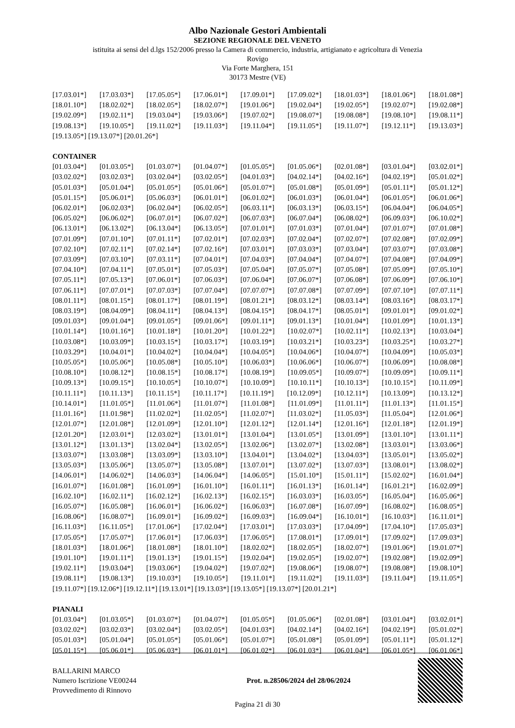Albo Nazionale Gestori Ambientali
SEZIONE REGIONALE DEL VENETO
istituita ai sensi del d.lgs 152/2006 presso la Camera di commercio, industria, artigianato e agricoltura di Venezia
Rovigo
Via Forte Marghera, 151
30173 Mestre (VE)
[17.03.01*] [17.03.03*] [17.05.05*] [17.06.01*] [17.09.01*] [17.09.02*] [18.01.03*] [18.01.06*] [18.01.08*]
[18.01.10*] [18.02.02*] [18.02.05*] [18.02.07*] [19.01.06*] [19.02.04*] [19.02.05*] [19.02.07*] [19.02.08*]
[19.02.09*] [19.02.11*] [19.03.04*] [19.03.06*] [19.07.02*] [19.08.07*] [19.08.08*] [19.08.10*] [19.08.11*]
[19.08.13*] [19.10.05*] [19.11.02*] [19.11.03*] [19.11.04*] [19.11.05*] [19.11.07*] [19.12.11*] [19.13.03*]
[19.13.05*] [19.13.07*] [20.01.26*]
CONTAINER
[01.03.04*] [01.03.05*] [01.03.07*] [01.04.07*] [01.05.05*] [01.05.06*] [02.01.08*] [03.01.04*] [03.02.01*]
[03.02.02*] [03.02.03*] [03.02.04*] [03.02.05*] [04.01.03*] [04.02.14*] [04.02.16*] [04.02.19*] [05.01.02*]
[05.01.03*] [05.01.04*] [05.01.05*] [05.01.06*] [05.01.07*] [05.01.08*] [05.01.09*] [05.01.11*] [05.01.12*]
[05.01.15*] [05.06.01*] [05.06.03*] [06.01.01*] [06.01.02*] [06.01.03*] [06.01.04*] [06.01.05*] [06.01.06*]
[06.02.01*] [06.02.03*] [06.02.04*] [06.02.05*] [06.03.11*] [06.03.13*] [06.03.15*] [06.04.04*] [06.04.05*]
[06.05.02*] [06.06.02*] [06.07.01*] [06.07.02*] [06.07.03*] [06.07.04*] [06.08.02*] [06.09.03*] [06.10.02*]
[06.13.01*] [06.13.02*] [06.13.04*] [06.13.05*] [07.01.01*] [07.01.03*] [07.01.04*] [07.01.07*] [07.01.08*]
[07.01.09*] [07.01.10*] [07.01.11*] [07.02.01*] [07.02.03*] [07.02.04*] [07.02.07*] [07.02.08*] [07.02.09*]
[07.02.10*] [07.02.11*] [07.02.14*] [07.02.16*] [07.03.01*] [07.03.03*] [07.03.04*] [07.03.07*] [07.03.08*]
[07.03.09*] [07.03.10*] [07.03.11*] [07.04.01*] [07.04.03*] [07.04.04*] [07.04.07*] [07.04.08*] [07.04.09*]
[07.04.10*] [07.04.11*] [07.05.01*] [07.05.03*] [07.05.04*] [07.05.07*] [07.05.08*] [07.05.09*] [07.05.10*]
[07.05.11*] [07.05.13*] [07.06.01*] [07.06.03*] [07.06.04*] [07.06.07*] [07.06.08*] [07.06.09*] [07.06.10*]
[07.06.11*] [07.07.01*] [07.07.03*] [07.07.04*] [07.07.07*] [07.07.08*] [07.07.09*] [07.07.10*] [07.07.11*]
[08.01.11*] [08.01.15*] [08.01.17*] [08.01.19*] [08.01.21*] [08.03.12*] [08.03.14*] [08.03.16*] [08.03.17*]
[08.03.19*] [08.04.09*] [08.04.11*] [08.04.13*] [08.04.15*] [08.04.17*] [08.05.01*] [09.01.01*] [09.01.02*]
[09.01.03*] [09.01.04*] [09.01.05*] [09.01.06*] [09.01.11*] [09.01.13*] [10.01.04*] [10.01.09*] [10.01.13*]
[10.01.14*] [10.01.16*] [10.01.18*] [10.01.20*] [10.01.22*] [10.02.07*] [10.02.11*] [10.02.13*] [10.03.04*]
[10.03.08*] [10.03.09*] [10.03.15*] [10.03.17*] [10.03.19*] [10.03.21*] [10.03.23*] [10.03.25*] [10.03.27*]
[10.03.29*] [10.04.01*] [10.04.02*] [10.04.04*] [10.04.05*] [10.04.06*] [10.04.07*] [10.04.09*] [10.05.03*]
[10.05.05*] [10.05.06*] [10.05.08*] [10.05.10*] [10.06.03*] [10.06.06*] [10.06.07*] [10.06.09*] [10.08.08*]
[10.08.10*] [10.08.12*] [10.08.15*] [10.08.17*] [10.08.19*] [10.09.05*] [10.09.07*] [10.09.09*] [10.09.11*]
[10.09.13*] [10.09.15*] [10.10.05*] [10.10.07*] [10.10.09*] [10.10.11*] [10.10.13*] [10.10.15*] [10.11.09*]
[10.11.11*] [10.11.13*] [10.11.15*] [10.11.17*] [10.11.19*] [10.12.09*] [10.12.11*] [10.13.09*] [10.13.12*]
[10.14.01*] [11.01.05*] [11.01.06*] [11.01.07*] [11.01.08*] [11.01.09*] [11.01.11*] [11.01.13*] [11.01.15*]
[11.01.16*] [11.01.98*] [11.02.02*] [11.02.05*] [11.02.07*] [11.03.02*] [11.05.03*] [11.05.04*] [12.01.06*]
[12.01.07*] [12.01.08*] [12.01.09*] [12.01.10*] [12.01.12*] [12.01.14*] [12.01.16*] [12.01.18*] [12.01.19*]
[12.01.20*] [12.03.01*] [12.03.02*] [13.01.01*] [13.01.04*] [13.01.05*] [13.01.09*] [13.01.10*] [13.01.11*]
[13.01.12*] [13.01.13*] [13.02.04*] [13.02.05*] [13.02.06*] [13.02.07*] [13.02.08*] [13.03.01*] [13.03.06*]
[13.03.07*] [13.03.08*] [13.03.09*] [13.03.10*] [13.04.01*] [13.04.02*] [13.04.03*] [13.05.01*] [13.05.02*]
[13.05.03*] [13.05.06*] [13.05.07*] [13.05.08*] [13.07.01*] [13.07.02*] [13.07.03*] [13.08.01*] [13.08.02*]
[14.06.01*] [14.06.02*] [14.06.03*] [14.06.04*] [14.06.05*] [15.01.10*] [15.01.11*] [15.02.02*] [16.01.04*]
[16.01.07*] [16.01.08*] [16.01.09*] [16.01.10*] [16.01.11*] [16.01.13*] [16.01.14*] [16.01.21*] [16.02.09*]
[16.02.10*] [16.02.11*] [16.02.12*] [16.02.13*] [16.02.15*] [16.03.03*] [16.03.05*] [16.05.04*] [16.05.06*]
[16.05.07*] [16.05.08*] [16.06.01*] [16.06.02*] [16.06.03*] [16.07.08*] [16.07.09*] [16.08.02*] [16.08.05*]
[16.08.06*] [16.08.07*] [16.09.01*] [16.09.02*] [16.09.03*] [16.09.04*] [16.10.01*] [16.10.03*] [16.11.01*]
[16.11.03*] [16.11.05*] [17.01.06*] [17.02.04*] [17.03.01*] [17.03.03*] [17.04.09*] [17.04.10*] [17.05.03*]
[17.05.05*] [17.05.07*] [17.06.01*] [17.06.03*] [17.06.05*] [17.08.01*] [17.09.01*] [17.09.02*] [17.09.03*]
[18.01.03*] [18.01.06*] [18.01.08*] [18.01.10*] [18.02.02*] [18.02.05*] [18.02.07*] [19.01.06*] [19.01.07*]
[19.01.10*] [19.01.11*] [19.01.13*] [19.01.15*] [19.02.04*] [19.02.05*] [19.02.07*] [19.02.08*] [19.02.09*]
[19.02.11*] [19.03.04*] [19.03.06*] [19.04.02*] [19.07.02*] [19.08.06*] [19.08.07*] [19.08.08*] [19.08.10*]
[19.08.11*] [19.08.13*] [19.10.03*] [19.10.05*] [19.11.01*] [19.11.02*] [19.11.03*] [19.11.04*] [19.11.05*]
[19.11.07*] [19.12.06*] [19.12.11*] [19.13.01*] [19.13.03*] [19.13.05*] [19.13.07*] [20.01.21*]
PIANALI
[01.03.04*] [01.03.05*] [01.03.07*] [01.04.07*] [01.05.05*] [01.05.06*] [02.01.08*] [03.01.04*] [03.02.01*]
[03.02.02*] [03.02.03*] [03.02.04*] [03.02.05*] [04.01.03*] [04.02.14*] [04.02.16*] [04.02.19*] [05.01.02*]
[05.01.03*] [05.01.04*] [05.01.05*] [05.01.06*] [05.01.07*] [05.01.08*] [05.01.09*] [05.01.11*] [05.01.12*]
[05.01.15*] [05.06.01*] [05.06.03*] [06.01.01*] [06.01.02*] [06.01.03*] [06.01.04*] [06.01.05*] [06.01.06*]
BALLARINI MARCO
Numero Iscrizione VE00244
Provvedimento di Rinnovo
Prot. n.28506/2024 del 28/06/2024
Pagina 21 di 30